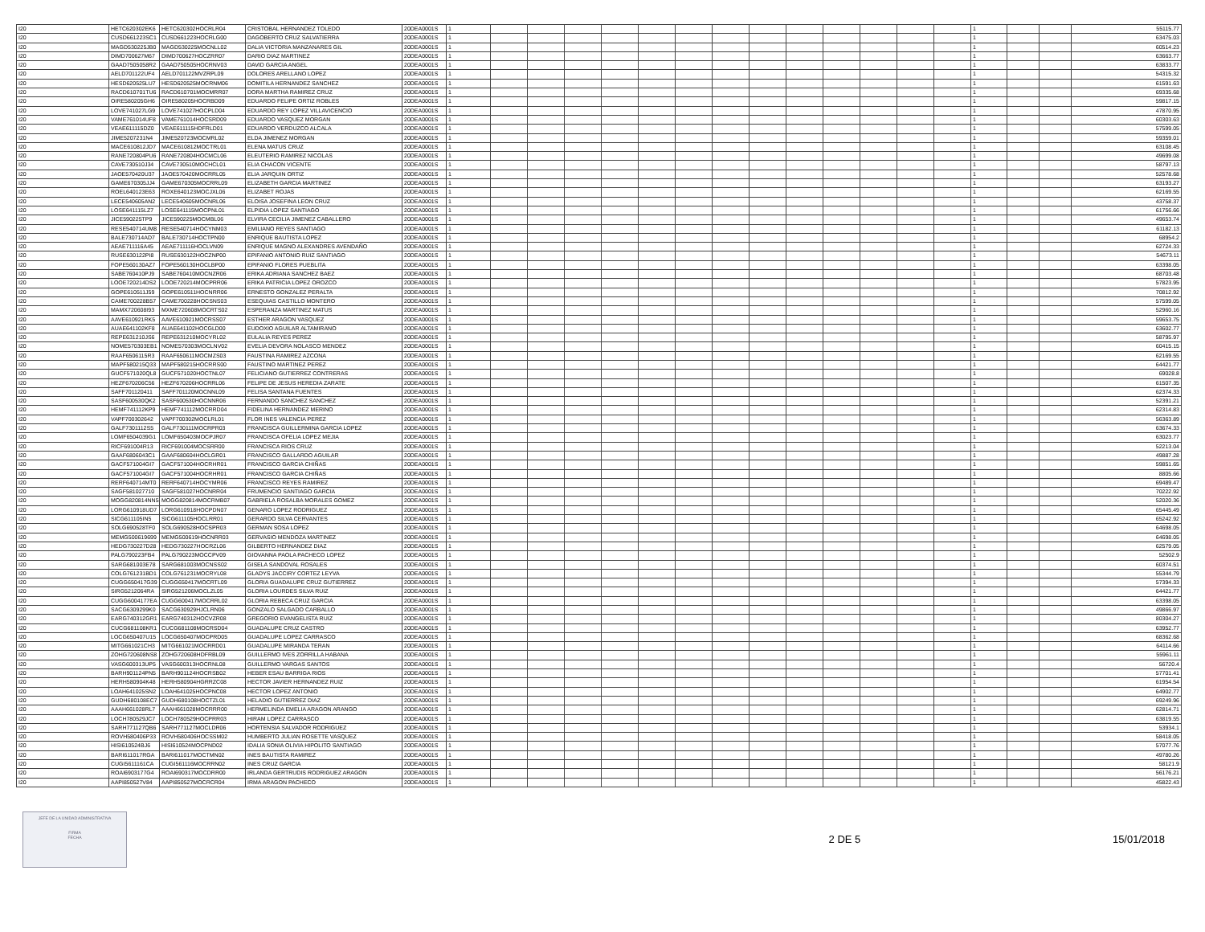| I20 | HETC620302EK6 | HETC620302HOCRLR04 | CRISTOBAL HERNANDEZ TOLEDO | 20DEA0001S | 1 | | | | | | | | | | | | | | 1 | | | 55115.77 |
| I20 | CUSD661223SC1 | CUSD661223HOCRLG00 | DAGOBERTO CRUZ SALVATIERRA | 20DEA0001S | 1 | | | | | | | | | | | | | | 1 | | | 63475.03 |
| I20 | MAGD530225JB0 | MAGD530225MOCNLL02 | DALIA VICTORIA MANZANARES GIL | 20DEA0001S | 1 | | | | | | | | | | | | | | 1 | | | 60514.23 |
| I20 | DIMD700627M67 | DIMD700627HOCZRR07 | DARIO DIAZ MARTINEZ | 20DEA0001S | 1 | | | | | | | | | | | | | | 1 | | | 63663.77 |
| I20 | GAAD7505058R2 | GAAD750505HOCRNV03 | DAVID GARCIA ANGEL | 20DEA0001S | 1 | | | | | | | | | | | | | | 1 | | | 63833.77 |
| I20 | AELD701122UF4 | AELD701122MVZRPL09 | DOLORES ARELLANO LOPEZ | 20DEA0001S | 1 | | | | | | | | | | | | | | 1 | | | 54315.32 |
| I20 | HESD620525LU7 | HESD620525MOCRNM06 | DOMITILA HERNANDEZ SANCHEZ | 20DEA0001S | 1 | | | | | | | | | | | | | | 1 | | | 61591.63 |
| I20 | RACD610701TU6 | RACD610701MOCMRR07 | DORA MARTHA RAMIREZ CRUZ | 20DEA0001S | 1 | | | | | | | | | | | | | | 1 | | | 69335.68 |
| I20 | OIRE580205GH6 | OIRE580205HOCRBD09 | EDUARDO FELIPE ORTIZ ROBLES | 20DEA0001S | 1 | | | | | | | | | | | | | | 1 | | | 59817.15 |
| I20 | LOVE741027LG9 | LOVE741027HOCPLD04 | EDUARDO REY LOPEZ VILLAVICENCIO | 20DEA0001S | 1 | | | | | | | | | | | | | | 1 | | | 47870.95 |
| I20 | VAME761014UF8 | VAME761014HOCSRD09 | EDUARDO VASQUEZ MORGAN | 20DEA0001S | 1 | | | | | | | | | | | | | | 1 | | | 60303.63 |
| I20 | VEAE611115DZ0 | VEAE611115HDFRLD01 | EDUARDO VERDUZCO ALCALA | 20DEA0001S | 1 | | | | | | | | | | | | | | 1 | | | 57599.05 |
| I20 | JIME5207231N4 | JIME520723MOCMRL02 | ELDA JIMENEZ MORGAN | 20DEA0001S | 1 | | | | | | | | | | | | | | 1 | | | 59359.01 |
| I20 | MACE610812JD7 | MACE610812MOCTRL01 | ELENA MATUS CRUZ | 20DEA0001S | 1 | | | | | | | | | | | | | | 1 | | | 63108.45 |
| I20 | RANE720804PU6 | RANE720804HOCMCL06 | ELEUTERIO RAMIREZ NICOLAS | 20DEA0001S | 1 | | | | | | | | | | | | | | 1 | | | 49699.08 |
| I20 | CAVE730510J34 | CAVE730510MOCHCL01 | ELIA CHACON VICENTE | 20DEA0001S | 1 | | | | | | | | | | | | | | 1 | | | 58797.13 |
| I20 | JAOE570420U37 | JAOE570420MOCRRL05 | ELIA JARQUIN ORTIZ | 20DEA0001S | 1 | | | | | | | | | | | | | | 1 | | | 52578.68 |
| I20 | GAME670305JJ4 | GAME670305MOCRRL09 | ELIZABETH GARCIA MARTINEZ | 20DEA0001S | 1 | | | | | | | | | | | | | | 1 | | | 63193.27 |
| I20 | ROEL640123E63 | ROXE640123MOCJXL06 | ELIZABET ROJAS | 20DEA0001S | 1 | | | | | | | | | | | | | | 1 | | | 62169.55 |
| I20 | LECE540605AN2 | LECE540605MOCNRL06 | ELOISA JOSEFINA LEON CRUZ | 20DEA0001S | 1 | | | | | | | | | | | | | | 1 | | | 43758.37 |
| I20 | LOSE641115LZ7 | LOSE641115MOCPNL01 | ELPIDIA LOPEZ SANTIAGO | 20DEA0001S | 1 | | | | | | | | | | | | | | 1 | | | 61756.66 |
| I20 | JICE590225TP9 | JICE590225MOCMBL06 | ELVIRA CECILIA JIMENEZ CABALLERO | 20DEA0001S | 1 | | | | | | | | | | | | | | 1 | | | 49653.74 |
| I20 | RESE540714UM8 | RESE540714HOCYNM03 | EMILIANO REYES SANTIAGO | 20DEA0001S | 1 | | | | | | | | | | | | | | 1 | | | 61182.13 |
| I20 | BALE730714AD7 | BALE730714HOCTPN00 | ENRIQUE BAUTISTA LOPEZ | 20DEA0001S | 1 | | | | | | | | | | | | | | 1 | | | 68954.2 |
| I20 | AEAE711116A45 | AEAE711116HOCLVN09 | ENRIQUE MAGNO ALEXANDRES AVENDAÑO | 20DEA0001S | 1 | | | | | | | | | | | | | | 1 | | | 62724.33 |
| I20 | RUSE630122PI8 | RUSE630122HOCZNP00 | EPIFANIO ANTONIO RUIZ SANTIAGO | 20DEA0001S | 1 | | | | | | | | | | | | | | 1 | | | 54673.11 |
| I20 | FOPE560130AZ7 | FOPE560130HOCLBP00 | EPIFANIO FLORES PUEBLITA | 20DEA0001S | 1 | | | | | | | | | | | | | | 1 | | | 63398.05 |
| I20 | SABE760410PJ9 | SABE760410MOCNZR06 | ERIKA ADRIANA SANCHEZ BAEZ | 20DEA0001S | 1 | | | | | | | | | | | | | | 1 | | | 68703.48 |
| I20 | LOOE720214DS2 | LOOE720214MOCPRR06 | ERIKA PATRICIA LOPEZ OROZCO | 20DEA0001S | 1 | | | | | | | | | | | | | | 1 | | | 57823.95 |
| I20 | GOPE610511J59 | GOPE610511HOCNRR06 | ERNESTO GONZALEZ PERALTA | 20DEA0001S | 1 | | | | | | | | | | | | | | 1 | | | 70812.92 |
| I20 | CAME700228B57 | CAME700228HOCSNS03 | ESEQUIAS CASTILLO MONTERO | 20DEA0001S | 1 | | | | | | | | | | | | | | 1 | | | 57599.05 |
| I20 | MAMX720608I93 | MXME720608MOCRTS02 | ESPERANZA MARTINEZ MATUS | 20DEA0001S | 1 | | | | | | | | | | | | | | 1 | | | 52960.16 |
| I20 | AAVE610921RK5 | AAVE610921MOCRSS07 | ESTHER ARAGON VASQUEZ | 20DEA0001S | 1 | | | | | | | | | | | | | | 1 | | | 59653.75 |
| I20 | AUAE641102KF8 | AUAE641102HOCGLD00 | EUDOXIO AGUILAR ALTAMIRANO | 20DEA0001S | 1 | | | | | | | | | | | | | | 1 | | | 63602.77 |
| I20 | REPE631210JS6 | REPE631210MOCYRL02 | EULALIA REYES PEREZ | 20DEA0001S | 1 | | | | | | | | | | | | | | 1 | | | 58795.97 |
| I20 | NOME570303EB1 | NOME570303MOCLNV02 | EVELIA DEVORA NOLASCO MENDEZ | 20DEA0001S | 1 | | | | | | | | | | | | | | 1 | | | 60415.15 |
| I20 | RAAF6506115R3 | RAAF650611MOCMZS03 | FAUSTINA RAMIREZ AZCONA | 20DEA0001S | 1 | | | | | | | | | | | | | | 1 | | | 62169.55 |
| I20 | MAPF580215Q33 | MAPF580215HOCRRS00 | FAUSTINO MARTINEZ PEREZ | 20DEA0001S | 1 | | | | | | | | | | | | | | 1 | | | 64421.77 |
| I20 | GUCF571020QL8 | GUCF571020HOCTNL07 | FELICIANO GUTIERREZ CONTRERAS | 20DEA0001S | 1 | | | | | | | | | | | | | | 1 | | | 69028.8 |
| I20 | HEZF670206C56 | HEZF670206HOCRRL06 | FELIPE DE JESUS HEREDIA ZARATE | 20DEA0001S | 1 | | | | | | | | | | | | | | 1 | | | 61507.35 |
| I20 | SAFF701120411 | SAFF701120MOCNNL09 | FELISA SANTANA FUENTES | 20DEA0001S | 1 | | | | | | | | | | | | | | 1 | | | 62374.33 |
| I20 | SASF600530QK2 | SASF600530HOCNNR06 | FERNANDO SANCHEZ SANCHEZ | 20DEA0001S | 1 | | | | | | | | | | | | | | 1 | | | 52391.21 |
| I20 | HEMF741112KP9 | HEMF741112MOCRRD04 | FIDELINA HERNANDEZ MERINO | 20DEA0001S | 1 | | | | | | | | | | | | | | 1 | | | 62314.83 |
| I20 | VAPF700302642 | VAPF700302MOCLRL01 | FLOR INES VALENCIA PEREZ | 20DEA0001S | 1 | | | | | | | | | | | | | | 1 | | | 56363.89 |
| I20 | GALF7301112S5 | GALF730111MOCRPR03 | FRANCISCA GUILLERMINA GARCIA LOPEZ | 20DEA0001S | 1 | | | | | | | | | | | | | | 1 | | | 63674.33 |
| I20 | LOMF6504039G1 | LOMF650403MOCPJR07 | FRANCISCA OFELIA LOPEZ MEJIA | 20DEA0001S | 1 | | | | | | | | | | | | | | 1 | | | 63023.77 |
| I20 | RICF691004R13 | RICF691004MOCSRR00 | FRANCISCA RIOS CRUZ | 20DEA0001S | 1 | | | | | | | | | | | | | | 1 | | | 52213.04 |
| I20 | GAAF6806043C1 | GAAF680604HOCLGR01 | FRANCISCO GALLARDO AGUILAR | 20DEA0001S | 1 | | | | | | | | | | | | | | 1 | | | 49887.28 |
| I20 | GACF571004GI7 | GACF571004HOCRHR01 | FRANCISCO GARCIA CHIÑAS | 20DEA0001S | 1 | | | | | | | | | | | | | | 1 | | | 59851.65 |
| I20 | GACF571004GI7 | GACF571004HOCRHR01 | FRANCISCO GARCIA CHIÑAS | 20DEA0001S | 1 | | | | | | | | | | | | | | 1 | | | 8805.66 |
| I20 | RERF640714MT0 | RERF640714HOCYMR06 | FRANCISCO REYES RAMIREZ | 20DEA0001S | 1 | | | | | | | | | | | | | | 1 | | | 69489.47 |
| I20 | SAGF581027710 | SAGF581027HOCNRR04 | FRUMENCIO SANTIAGO GARCIA | 20DEA0001S | 1 | | | | | | | | | | | | | | 1 | | | 70222.92 |
| I20 | MOGG820814NN5 | MOGG820814MOCRMB07 | GABRIELA ROSALBA MORALES GOMEZ | 20DEA0001S | 1 | | | | | | | | | | | | | | 1 | | | 52020.36 |
| I20 | LORG610918UD7 | LORG610918HOCPDN07 | GENARO LOPEZ RODRIGUEZ | 20DEA0001S | 1 | | | | | | | | | | | | | | 1 | | | 65445.49 |
| I20 | SICG611105IN5 | SICG611105HOCLRR01 | GERARDO SILVA CERVANTES | 20DEA0001S | 1 | | | | | | | | | | | | | | 1 | | | 65242.92 |
| I20 | SOLG690528TF0 | SOLG690528HOCSPR03 | GERMAN SOSA LOPEZ | 20DEA0001S | 1 | | | | | | | | | | | | | | 1 | | | 64698.05 |
| I20 | MEMG500619699 | MEMG500619HOCNRR03 | GERVASIO MENDOZA MARTINEZ | 20DEA0001S | 1 | | | | | | | | | | | | | | 1 | | | 64698.05 |
| I20 | HEDG730227D28 | HEDG730227HOCRZL06 | GILBERTO HERNANDEZ DIAZ | 20DEA0001S | 1 | | | | | | | | | | | | | | 1 | | | 62579.05 |
| I20 | PALG790223FB4 | PALG790223MOCCPV09 | GIOVANNA PAOLA PACHECO LOPEZ | 20DEA0001S | 1 | | | | | | | | | | | | | | 1 | | | 52502.9 |
| I20 | SARG681003E78 | SARG681003MOCNSS02 | GISELA SANDOVAL ROSALES | 20DEA0001S | 1 | | | | | | | | | | | | | | 1 | | | 60374.51 |
| I20 | COLG761231BD1 | COLG761231MOCRYL08 | GLADYS JACCIRY CORTEZ LEYVA | 20DEA0001S | 1 | | | | | | | | | | | | | | 1 | | | 55344.79 |
| I20 | CUGG650417G39 | CUGG650417MOCRTL09 | GLORIA GUADALUPE CRUZ GUTIERREZ | 20DEA0001S | 1 | | | | | | | | | | | | | | 1 | | | 57394.33 |
| I20 | SIRG5212064RA | SIRG521206MOCLZL05 | GLORIA LOURDES SILVA RUIZ | 20DEA0001S | 1 | | | | | | | | | | | | | | 1 | | | 64421.77 |
| I20 | CUGG6004177EA | CUGG600417MOCRRL02 | GLORIA REBECA CRUZ GARCIA | 20DEA0001S | 1 | | | | | | | | | | | | | | 1 | | | 63398.05 |
| I20 | SACG6309299K0 | SACG630929HJCLRN06 | GONZALO SALGADO CARBALLO | 20DEA0001S | 1 | | | | | | | | | | | | | | 1 | | | 49866.97 |
| I20 | EARG740312GR1 | EARG740312HOCVZR08 | GREGORIO EVANGELISTA RUIZ | 20DEA0001S | 1 | | | | | | | | | | | | | | 1 | | | 80304.27 |
| I20 | CUCG681108KR1 | CUCG681108MOCRSD04 | GUADALUPE CRUZ CASTRO | 20DEA0001S | 1 | | | | | | | | | | | | | | 1 | | | 63952.77 |
| I20 | LOCG650407U15 | LOCG650407MOCPRD05 | GUADALUPE LOPEZ CARRASCO | 20DEA0001S | 1 | | | | | | | | | | | | | | 1 | | | 68362.68 |
| I20 | MITG661021CH3 | MITG661021MOCRRD01 | GUADALUPE MIRANDA TERAN | 20DEA0001S | 1 | | | | | | | | | | | | | | 1 | | | 64114.66 |
| I20 | ZOHG720608NS8 | ZOHG720608HDFRBL09 | GUILLERMO IVES ZORRILLA HABANA | 20DEA0001S | 1 | | | | | | | | | | | | | | 1 | | | 55961.11 |
| I20 | VASG600313UP5 | VASG600313HOCRNL08 | GUILLERMO VARGAS SANTOS | 20DEA0001S | 1 | | | | | | | | | | | | | | 1 | | | 56720.4 |
| I20 | BARH901124PN5 | BARH901124HOCRSB02 | HEBER ESAU BARRIGA RIOS | 20DEA0001S | 1 | | | | | | | | | | | | | | 1 | | | 57701.41 |
| I20 | HERH580904K48 | HERH580904HGRRZC08 | HECTOR JAVIER HERNANDEZ RUIZ | 20DEA0001S | 1 | | | | | | | | | | | | | | 1 | | | 61954.54 |
| I20 | LOAH641025SN2 | LOAH641025HOCPNC08 | HECTOR LOPEZ ANTONIO | 20DEA0001S | 1 | | | | | | | | | | | | | | 1 | | | 64902.77 |
| I20 | GUDH680108EC7 | GUDH680108HOCTZL01 | HELADIO GUTIERREZ DIAZ | 20DEA0001S | 1 | | | | | | | | | | | | | | 1 | | | 69249.96 |
| I20 | AAAH661028RL7 | AAAH661028MOCRRR00 | HERMELINDA EMELIA ARAGON ARANGO | 20DEA0001S | 1 | | | | | | | | | | | | | | 1 | | | 62814.71 |
| I20 | LOCH780529JC7 | LOCH780529HOCPRR03 | HIRAM LOPEZ CARRASCO | 20DEA0001S | 1 | | | | | | | | | | | | | | 1 | | | 63819.55 |
| I20 | SARH771127QB6 | SARH771127MOCLDR06 | HORTENSIA SALVADOR RODRIGUEZ | 20DEA0001S | 1 | | | | | | | | | | | | | | 1 | | | 53934.1 |
| I20 | ROVH580406P33 | ROVH580406HOCSSM02 | HUMBERTO JULIAN ROSETTE VASQUEZ | 20DEA0001S | 1 | | | | | | | | | | | | | | 1 | | | 58418.05 |
| I20 | HISI610524BJ6 | HISI610524MOCPND02 | IDALIA SONIA OLIVIA HIPOLITO SANTIAGO | 20DEA0001S | 1 | | | | | | | | | | | | | | 1 | | | 57077.76 |
| I20 | BARI611017RGA | BARI611017MOCTMN02 | INES BAUTISTA RAMIREZ | 20DEA0001S | 1 | | | | | | | | | | | | | | 1 | | | 49780.26 |
| I20 | CUGI5611161CA | CUGI561116MOCRRN02 | INES CRUZ GARCIA | 20DEA0001S | 1 | | | | | | | | | | | | | | 1 | | | 58121.9 |
| I20 | ROAI6903177G4 | ROAI690317MOCDRR00 | IRLANDA GERTRUDIS RODRIGUEZ ARAGON | 20DEA0001S | 1 | | | | | | | | | | | | | | 1 | | | 56176.21 |
| I20 | AAPI850527V84 | AAPI850527MOCRCR04 | IRMA ARAGON PACHECO | 20DEA0001S | 1 | | | | | | | | | | | | | | 1 | | | 45822.43 |
JEFE DE LA UNIDAD ADMINISTRATIVA
FIRMA
FECHA
2 DE 5 15/01/2018